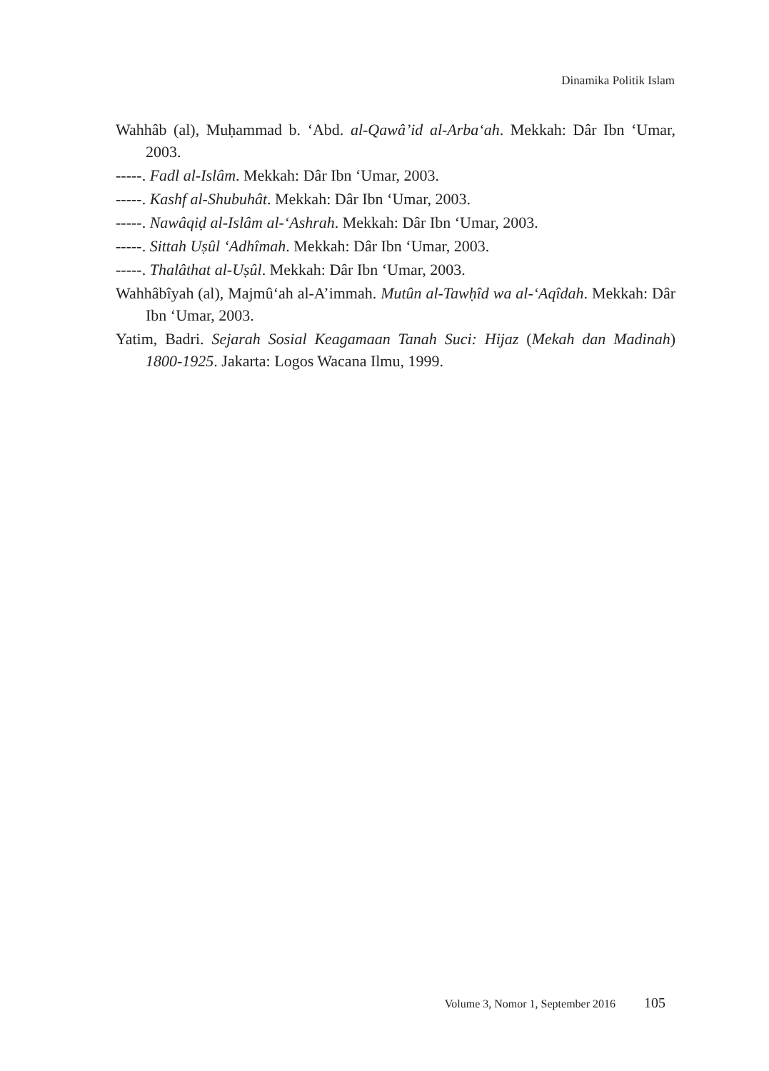Dinamika Politik Islam
Wahhâb (al), Muḥammad b. ‘Abd. al-Qawâ’id al-Arba‘ah. Mekkah: Dâr Ibn ‘Umar, 2003.
-----. Fadl al-Islâm. Mekkah: Dâr Ibn ‘Umar, 2003.
-----. Kashf al-Shubuhât. Mekkah: Dâr Ibn ‘Umar, 2003.
-----. Nawâqiḍ al-Islâm al-‘Ashrah. Mekkah: Dâr Ibn ‘Umar, 2003.
-----. Sittah Uṣûl ‘Adhîmah. Mekkah: Dâr Ibn ‘Umar, 2003.
-----. Thalâthat al-Uṣûl. Mekkah: Dâr Ibn ‘Umar, 2003.
Wahhâbîyah (al), Majmû‘ah al-A’immah. Mutûn al-Tawḥîd wa al-‘Aqîdah. Mekkah: Dâr Ibn ‘Umar, 2003.
Yatim, Badri. Sejarah Sosial Keagamaan Tanah Suci: Hijaz (Mekah dan Madinah) 1800-1925. Jakarta: Logos Wacana Ilmu, 1999.
Volume 3, Nomor 1, September 2016 105